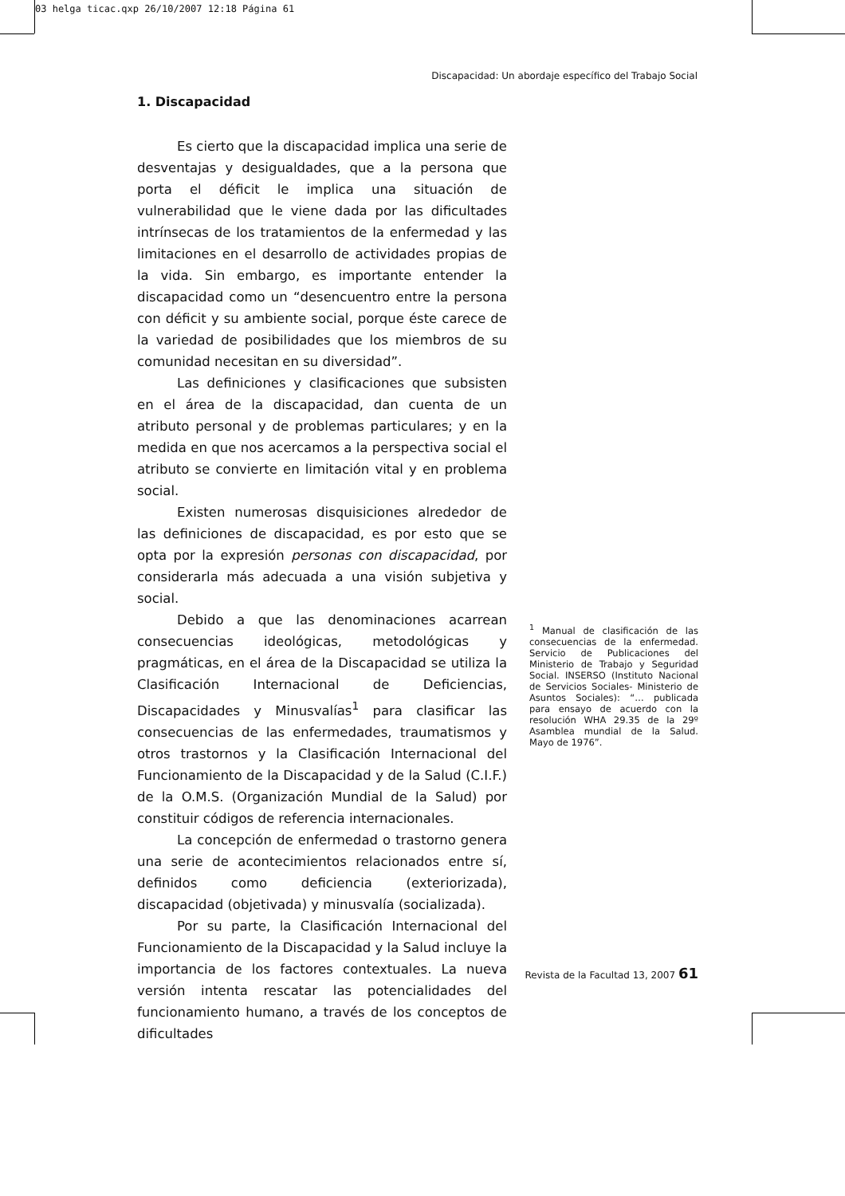03 helga ticac.qxp 26/10/2007 12:18 Página 61
Discapacidad: Un abordaje específico del Trabajo Social
1. Discapacidad
Es cierto que la discapacidad implica una serie de desventajas y desigualdades, que a la persona que porta el déficit le implica una situación de vulnerabilidad que le viene dada por las dificultades intrínsecas de los tratamientos de la enfermedad y las limitaciones en el desarrollo de actividades propias de la vida. Sin embargo, es importante entender la discapacidad como un “desencuentro entre la persona con déficit y su ambiente social, porque éste carece de la variedad de posibilidades que los miembros de su comunidad necesitan en su diversidad”.
Las definiciones y clasificaciones que subsisten en el área de la discapacidad, dan cuenta de un atributo personal y de problemas particulares; y en la medida en que nos acercamos a la perspectiva social el atributo se convierte en limitación vital y en problema social.
Existen numerosas disquisiciones alrededor de las definiciones de discapacidad, es por esto que se opta por la expresión personas con discapacidad, por considerarla más adecuada a una visión subjetiva y social.
Debido a que las denominaciones acarrean consecuencias ideológicas, metodológicas y pragmáticas, en el área de la Discapacidad se utiliza la Clasificación Internacional de Deficiencias, Discapacidades y Minusvalías<sup>1</sup> para clasificar las consecuencias de las enfermedades, traumatismos y otros trastornos y la Clasificación Internacional del Funcionamiento de la Discapacidad y de la Salud (C.I.F.) de la O.M.S. (Organización Mundial de la Salud) por constituir códigos de referencia internacionales.
La concepción de enfermedad o trastorno genera una serie de acontecimientos relacionados entre sí, definidos como deficiencia (exteriorizada), discapacidad (objetivada) y minusvalía (socializada).
Por su parte, la Clasificación Internacional del Funcionamiento de la Discapacidad y la Salud incluye la importancia de los factores contextuales. La nueva versión intenta rescatar las potencialidades del funcionamiento humano, a través de los conceptos de dificultades
<sup>1</sup> Manual de clasificación de las consecuencias de la enfermedad. Servicio de Publicaciones del Ministerio de Trabajo y Seguridad Social. INSERSO (Instituto Nacional de Servicios Sociales- Ministerio de Asuntos Sociales): “… publicada para ensayo de acuerdo con la resolución WHA 29.35 de la 29º Asamblea mundial de la Salud. Mayo de 1976”.
Revista de la Facultad 13, 2007 61